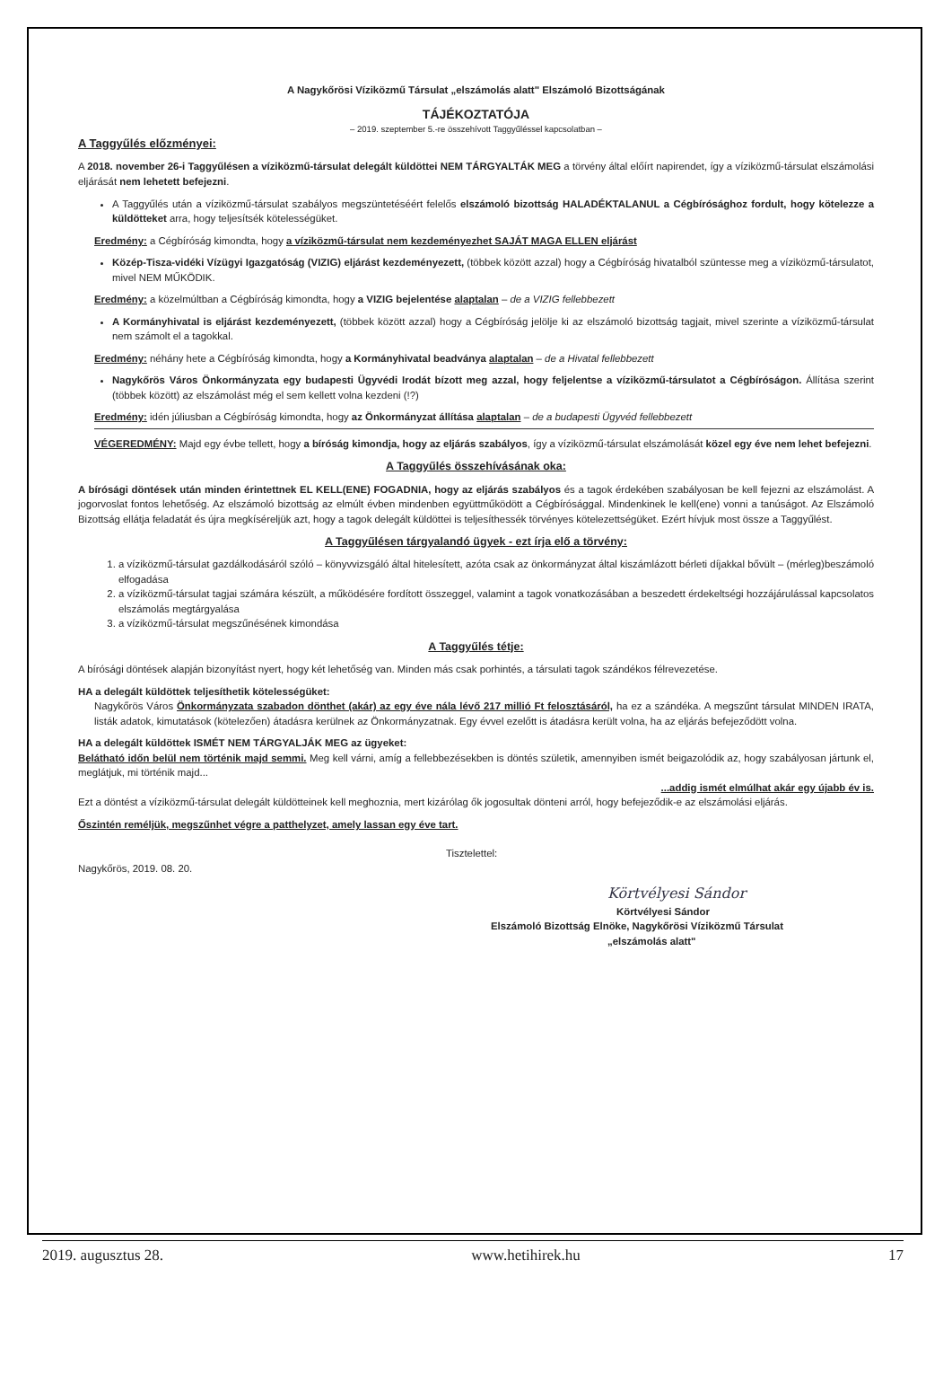A Nagykőrösi Víziközmű Társulat „elszámolás alatt" Elszámoló Bizottságának
TÁJÉKOZTATÓJA
– 2019. szeptember 5.-re összehívott Taggyűléssel kapcsolatban –
A Taggyűlés előzményei:
A 2018. november 26-i Taggyűlésen a víziközmű-társulat delegált küldöttei NEM TÁRGYALTÁK MEG a törvény által előírt napirendet, így a víziközmű-társulat elszámolási eljárását nem lehetett befejezni.
A Taggyűlés után a víziközmű-társulat szabályos megszüntetéséért felelős elszámoló bizottság HALADÉKTALANUL a Cégbírósághoz fordult, hogy kötelezze a küldötteket arra, hogy teljesítsék kötelességüket.
Eredmény: a Cégbíróság kimondta, hogy a víziközmű-társulat nem kezdeményezhet SAJÁT MAGA ELLEN eljárást
Közép-Tisza-vidéki Vízügyi Igazgatóság (VIZIG) eljárást kezdeményezett, (többek között azzal) hogy a Cégbíróság hivatalból szüntesse meg a víziközmű-társulatot, mivel NEM MŰKÖDIK.
Eredmény: a közelmúltban a Cégbíróság kimondta, hogy a VIZIG bejelentése alaptalan – de a VIZIG fellebbezett
A Kormányhivatal is eljárást kezdeményezett, (többek között azzal) hogy a Cégbíróság jelölje ki az elszámoló bizottság tagjait, mivel szerinte a víziközmű-társulat nem számolt el a tagokkal.
Eredmény: néhány hete a Cégbíróság kimondta, hogy a Kormányhivatal beadványa alaptalan – de a Hivatal fellebbezett
Nagykőrös Város Önkormányzata egy budapesti Ügyvédi Irodát bízott meg azzal, hogy feljelentse a víziközmű-társulatot a Cégbíróságon. Állítása szerint (többek között) az elszámolást még el sem kellett volna kezdeni (!?)
Eredmény: idén júliusban a Cégbíróság kimondta, hogy az Önkormányzat állítása alaptalan – de a budapesti Ügyvéd fellebbezett
VÉGEREDMÉNY: Majd egy évbe tellett, hogy a bíróság kimondja, hogy az eljárás szabályos, így a víziközmű-társulat elszámolását közel egy éve nem lehet befejezni.
A Taggyűlés összehívásának oka:
A bírósági döntések után minden érintettnek EL KELL(ENE) FOGADNIA, hogy az eljárás szabályos és a tagok érdekében szabályosan be kell fejezni az elszámolást. A jogorvoslat fontos lehetőség. Az elszámoló bizottság az elmúlt évben mindenben együttműködött a Cégbírósággal. Mindenkinek le kell(ene) vonni a tanúságot. Az Elszámoló Bizottság ellátja feladatát és újra megkíséreljük azt, hogy a tagok delegált küldöttei is teljesíthessék törvényes kötelezettségüket. Ezért hívjuk most össze a Taggyűlést.
A Taggyűlésen tárgyalandó ügyek - ezt írja elő a törvény:
1. a víziközmű-társulat gazdálkodásáról szóló – könyvvizsgáló által hitelesített, azóta csak az önkormányzat által kiszámlázott bérleti díjakkal bővült – (mérleg)beszámoló elfogadása
2. a víziközmű-társulat tagjai számára készült, a működésére fordított összeggel, valamint a tagok vonatkozásában a beszedett érdekeltségi hozzájárulással kapcsolatos elszámolás megtárgyalása
3. a víziközmű-társulat megszűnésének kimondása
A Taggyűlés tétje:
A bírósági döntések alapján bizonyítást nyert, hogy két lehetőség van. Minden más csak porhintés, a társulati tagok szándékos félrevezetése.
HA a delegált küldöttek teljesíthetik kötelességüket:
Nagykőrös Város Önkormányzata szabadon dönthet (akár) az egy éve nála lévő 217 millió Ft felosztásáról, ha ez a szándéka. A megszűnt társulat MINDEN IRATA, listák adatok, kimutatások (kötelezően) átadásra kerülnek az Önkormányzatnak. Egy évvel ezelőtt is átadásra került volna, ha az eljárás befejeződött volna.
HA a delegált küldöttek ISMÉT NEM TÁRGYALJÁK MEG az ügyeket:
Belátható időn belül nem történik majd semmi. Meg kell várni, amíg a fellebbezésekben is döntés születik, amennyiben ismét beigazolódik az, hogy szabályosan jártunk el, meglátjuk, mi történik majd...
...addig ismét elmúlhat akár egy újabb év is.
Ezt a döntést a víziközmű-társulat delegált küldötteinek kell meghoznia, mert kizárólag ők jogosultak dönteni arról, hogy befejeződik-e az elszámolási eljárás.
Őszintén reméljük, megszűnhet végre a patthelyzet, amely lassan egy éve tart.
Tisztelettel:
Nagykőrös, 2019. 08. 20.
Körtvélyesi Sándor
Körtvélyesi Sándor
Elszámoló Bizottság Elnöke, Nagykőrösi Víziközmű Társulat
„elszámolás alatt"
2019. augusztus 28. www.hetihirek.hu 17